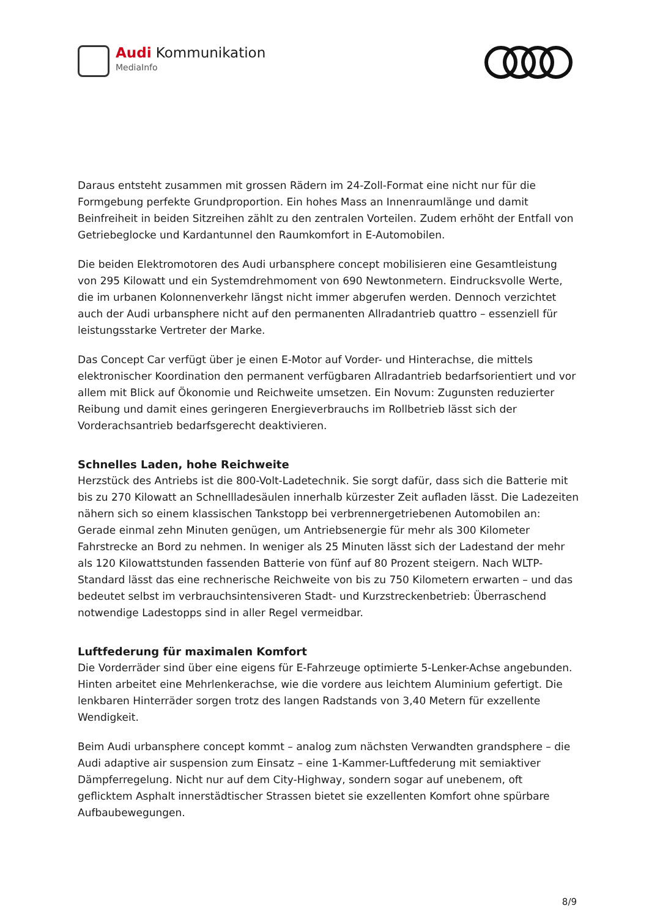Audi Kommunikation
MediaInfo
Daraus entsteht zusammen mit grossen Rädern im 24-Zoll-Format eine nicht nur für die Formgebung perfekte Grundproportion. Ein hohes Mass an Innenraumlänge und damit Beinfreiheit in beiden Sitzreihen zählt zu den zentralen Vorteilen. Zudem erhöht der Entfall von Getriebeglocke und Kardantunnel den Raumkomfort in E-Automobilen.
Die beiden Elektromotoren des Audi urbansphere concept mobilisieren eine Gesamtleistung von 295 Kilowatt und ein Systemdrehmoment von 690 Newtonmetern. Eindrucksvolle Werte, die im urbanen Kolonnenverkehr längst nicht immer abgerufen werden. Dennoch verzichtet auch der Audi urbansphere nicht auf den permanenten Allradantrieb quattro – essenziell für leistungsstarke Vertreter der Marke.
Das Concept Car verfügt über je einen E-Motor auf Vorder- und Hinterachse, die mittels elektronischer Koordination den permanent verfügbaren Allradantrieb bedarfsorientiert und vor allem mit Blick auf Ökonomie und Reichweite umsetzen. Ein Novum: Zugunsten reduzierter Reibung und damit eines geringeren Energieverbrauchs im Rollbetrieb lässt sich der Vorderachsantrieb bedarfsgerecht deaktivieren.
Schnelles Laden, hohe Reichweite
Herzstück des Antriebs ist die 800-Volt-Ladetechnik. Sie sorgt dafür, dass sich die Batterie mit bis zu 270 Kilowatt an Schnellladesäulen innerhalb kürzester Zeit aufladen lässt. Die Ladezeiten nähern sich so einem klassischen Tankstopp bei verbrennergetriebenen Automobilen an: Gerade einmal zehn Minuten genügen, um Antriebsenergie für mehr als 300 Kilometer Fahrstrecke an Bord zu nehmen. In weniger als 25 Minuten lässt sich der Ladestand der mehr als 120 Kilowattstunden fassenden Batterie von fünf auf 80 Prozent steigern. Nach WLTP-Standard lässt das eine rechnerische Reichweite von bis zu 750 Kilometern erwarten – und das bedeutet selbst im verbrauchsintensiveren Stadt- und Kurzstreckenbetrieb: Überraschend notwendige Ladestopps sind in aller Regel vermeidbar.
Luftfederung für maximalen Komfort
Die Vorderräder sind über eine eigens für E-Fahrzeuge optimierte 5-Lenker-Achse angebunden. Hinten arbeitet eine Mehrlenkerachse, wie die vordere aus leichtem Aluminium gefertigt. Die lenkbaren Hinterräder sorgen trotz des langen Radstands von 3,40 Metern für exzellente Wendigkeit.
Beim Audi urbansphere concept kommt – analog zum nächsten Verwandten grandsphere – die Audi adaptive air suspension zum Einsatz – eine 1-Kammer-Luftfederung mit semiaktiver Dämpferregelung. Nicht nur auf dem City-Highway, sondern sogar auf unebenem, oft geflicktem Asphalt innerstädtischer Strassen bietet sie exzellenten Komfort ohne spürbare Aufbaubewegungen.
8/9